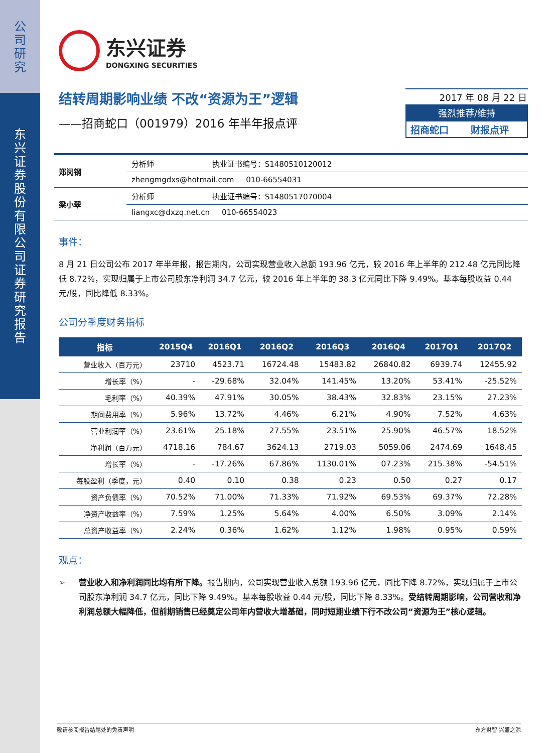公司研究
东兴证券股份有限公司证券研究报告
东兴证券
DONGXING SECURITIES
结转周期影响业绩 不改“资源为王”逻辑
——招商蛇口（001979）2016 年半年报点评
2017 年 08 月 22 日
强烈推荐/维持
招商蛇口 财报点评
| 郑闵钢 | 分析师 | 执业证书编号：S1480510120012 |
| | zhengmgdxs@hotmail.com 010-66554031 | |
| 梁小翠 | 分析师 | 执业证书编号：S1480517070004 |
| | liangxc@dxzq.net.cn 010-66554023 | |
事件：
8 月 21 日公司公布 2017 年半年报，报告期内，公司实现营业收入总额 193.96 亿元，较 2016 年上半年的 212.48 亿元同比降低 8.72%，实现归属于上市公司股东净利润 34.7 亿元，较 2016 年上半年的 38.3 亿元同比下降 9.49%。基本每股收益 0.44 元/股，同比降低 8.33%。
公司分季度财务指标
| 指标 | 2015Q4 | 2016Q1 | 2016Q2 | 2016Q3 | 2016Q4 | 2017Q1 | 2017Q2 |
| --- | --- | --- | --- | --- | --- | --- | --- |
| 营业收入（百万元） | 23710 | 4523.71 | 16724.48 | 15483.82 | 26840.82 | 6939.74 | 12455.92 |
| 增长率（%） | - | -29.68% | 32.04% | 141.45% | 13.20% | 53.41% | -25.52% |
| 毛利率（%） | 40.39% | 47.91% | 30.05% | 38.43% | 32.83% | 23.15% | 27.23% |
| 期间费用率（%） | 5.96% | 13.72% | 4.46% | 6.21% | 4.90% | 7.52% | 4.63% |
| 营业利润率（%） | 23.61% | 25.18% | 27.55% | 23.51% | 25.90% | 46.57% | 18.52% |
| 净利润（百万元） | 4718.16 | 784.67 | 3624.13 | 2719.03 | 5059.06 | 2474.69 | 1648.45 |
| 增长率（%） | - | -17.26% | 67.86% | 1130.01% | 07.23% | 215.38% | -54.51% |
| 每股盈利（季度，元） | 0.40 | 0.10 | 0.38 | 0.23 | 0.50 | 0.27 | 0.17 |
| 资产负债率（%） | 70.52% | 71.00% | 71.33% | 71.92% | 69.53% | 69.37% | 72.28% |
| 净资产收益率（%） | 7.59% | 1.25% | 5.64% | 4.00% | 6.50% | 3.09% | 2.14% |
| 总资产收益率（%） | 2.24% | 0.36% | 1.62% | 1.12% | 1.98% | 0.95% | 0.59% |
观点：
➢ 营业收入和净利润同比均有所下降。报告期内，公司实现营业收入总额 193.96 亿元，同比下降 8.72%，实现归属于上市公司股东净利润 34.7 亿元，同比下降 9.49%。基本每股收益 0.44 元/股，同比下降 8.33%。受结转周期影响，公司营收和净利润总额大幅降低，但前期销售已经奠定公司年内营收大增基础，同时短期业绩下行不改公司“资源为王”核心逻辑。
敬请参阅报告结尾处的免责声明 东方财智 兴盛之源